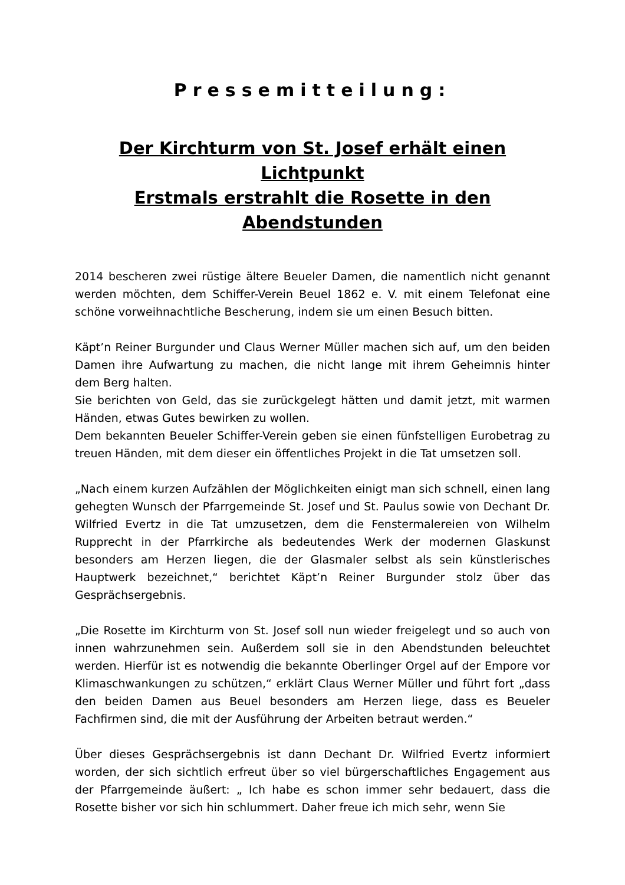Pressemitteilung:
Der Kirchturm von St. Josef erhält einen Lichtpunkt
Erstmals erstrahlt die Rosette in den Abendstunden
2014 bescheren zwei rüstige ältere Beueler Damen, die namentlich nicht genannt werden möchten, dem Schiffer-Verein Beuel 1862 e. V. mit einem Telefonat eine schöne vorweihnachtliche Bescherung, indem sie um einen Besuch bitten.
Käpt’n Reiner Burgunder und Claus Werner Müller machen sich auf, um den beiden Damen ihre Aufwartung zu machen, die nicht lange mit ihrem Geheimnis hinter dem Berg halten.
Sie berichten von Geld, das sie zurückgelegt hätten und damit jetzt, mit warmen Händen, etwas Gutes bewirken zu wollen.
Dem bekannten Beueler Schiffer-Verein geben sie einen fünfstelligen Eurobetrag zu treuen Händen, mit dem dieser ein öffentliches Projekt in die Tat umsetzen soll.
„Nach einem kurzen Aufzählen der Möglichkeiten einigt man sich schnell, einen lang gehegten Wunsch der Pfarrgemeinde St. Josef und St. Paulus sowie von Dechant Dr. Wilfried Evertz in die Tat umzusetzen, dem die Fenstermalereien von Wilhelm Rupprecht in der Pfarrkirche als bedeutendes Werk der modernen Glaskunst besonders am Herzen liegen, die der Glasmaler selbst als sein künstlerisches Hauptwerk bezeichnet,“ berichtet Käpt’n Reiner Burgunder stolz über das Gesprächsergebnis.
„Die Rosette im Kirchturm von St. Josef soll nun wieder freigelegt und so auch von innen wahrzunehmen sein. Außerdem soll sie in den Abendstunden beleuchtet werden. Hierfür ist es notwendig die bekannte Oberlinger Orgel auf der Empore vor Klimaschwankungen zu schützen,“ erklärt Claus Werner Müller und führt fort „dass den beiden Damen aus Beuel besonders am Herzen liege, dass es Beueler Fachfirmen sind, die mit der Ausführung der Arbeiten betraut werden.“
Über dieses Gesprächsergebnis ist dann Dechant Dr. Wilfried Evertz informiert worden, der sich sichtlich erfreut über so viel bürgerschaftliches Engagement aus der Pfarrgemeinde äußert: „ Ich habe es schon immer sehr bedauert, dass die Rosette bisher vor sich hin schlummert. Daher freue ich mich sehr, wenn Sie